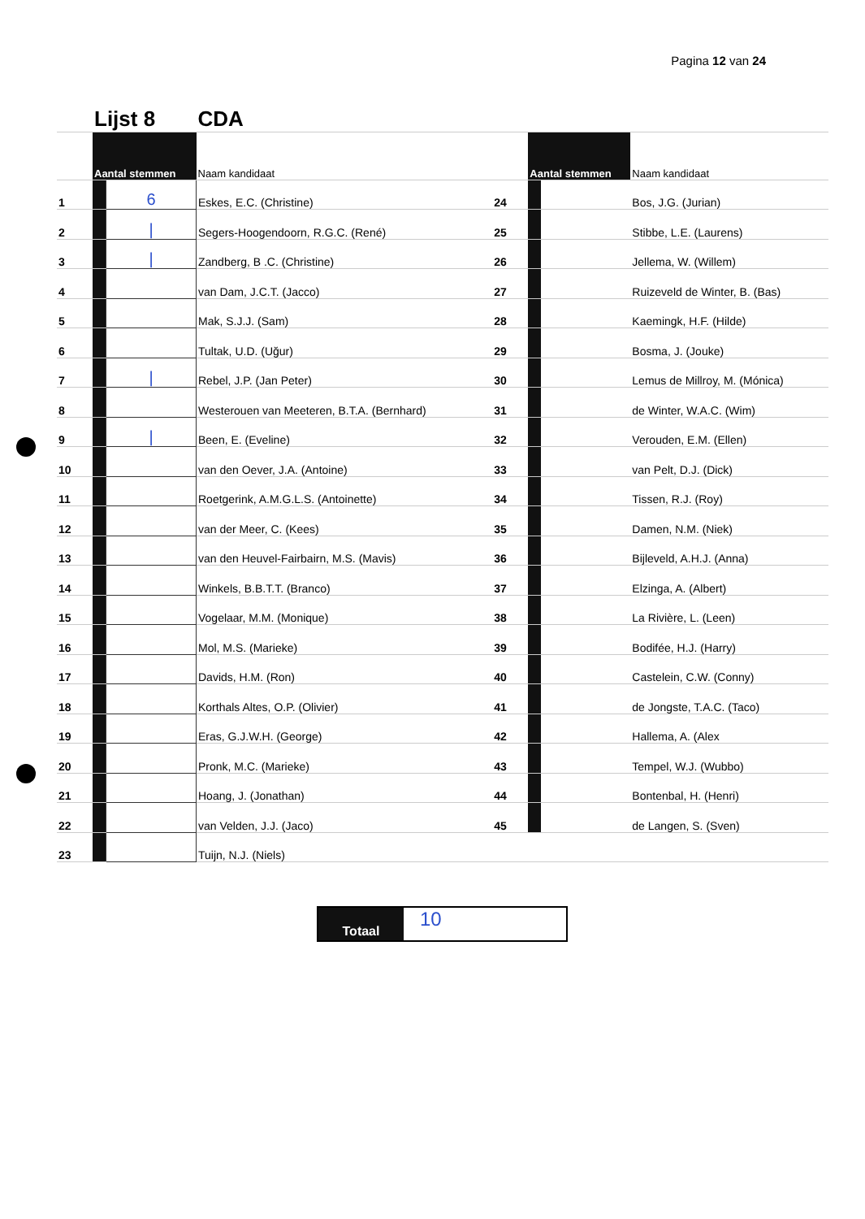Pagina 12 van 24
| | Lijst 8 | | CDA | | | | |
| | Aantal stemmen | | Naam kandidaat | | Aantal stemmen | | Naam kandidaat |
| 1 | | 6 | Eskes, E.C. (Christine) | 24 | | | Bos, J.G. (Jurian) |
| 2 | | / | Segers-Hoogendoorn, R.G.C. (René) | 25 | | | Stibbe, L.E. (Laurens) |
| 3 | | / | Zandberg, B .C. (Christine) | 26 | | | Jellema, W. (Willem) |
| 4 | | | van Dam, J.C.T. (Jacco) | 27 | | | Ruizeveld de Winter, B. (Bas) |
| 5 | | | Mak, S.J.J. (Sam) | 28 | | | Kaemingk, H.F. (Hilde) |
| 6 | | | Tultak, U.D. (Uğur) | 29 | | | Bosma, J. (Jouke) |
| 7 | | / | Rebel, J.P. (Jan Peter) | 30 | | | Lemus de Millroy, M. (Mónica) |
| 8 | | | Westerouen van Meeteren, B.T.A. (Bernhard) | 31 | | | de Winter, W.A.C. (Wim) |
| 9 | | / | Been, E. (Eveline) | 32 | | | Verouden, E.M. (Ellen) |
| 10 | | | van den Oever, J.A. (Antoine) | 33 | | | van Pelt, D.J. (Dick) |
| 11 | | | Roetgerink, A.M.G.L.S. (Antoinette) | 34 | | | Tissen, R.J. (Roy) |
| 12 | | | van der Meer, C. (Kees) | 35 | | | Damen, N.M. (Niek) |
| 13 | | | van den Heuvel-Fairbairn, M.S. (Mavis) | 36 | | | Bijleveld, A.H.J. (Anna) |
| 14 | | | Winkels, B.B.T.T. (Branco) | 37 | | | Elzinga, A. (Albert) |
| 15 | | | Vogelaar, M.M. (Monique) | 38 | | | La Rivière, L. (Leen) |
| 16 | | | Mol, M.S. (Marieke) | 39 | | | Bodifée, H.J. (Harry) |
| 17 | | | Davids, H.M. (Ron) | 40 | | | Castelein, C.W. (Conny) |
| 18 | | | Korthals Altes, O.P. (Olivier) | 41 | | | de Jongste, T.A.C. (Taco) |
| 19 | | | Eras, G.J.W.H. (George) | 42 | | | Hallema, A. (Alex |
| 20 | | | Pronk, M.C. (Marieke) | 43 | | | Tempel, W.J. (Wubbo) |
| 21 | | | Hoang, J. (Jonathan) | 44 | | | Bontenbal, H. (Henri) |
| 22 | | | van Velden, J.J. (Jaco) | 45 | | | de Langen, S. (Sven) |
| 23 | | | Tuijn, N.J. (Niels) | | | | |
Totaal
10